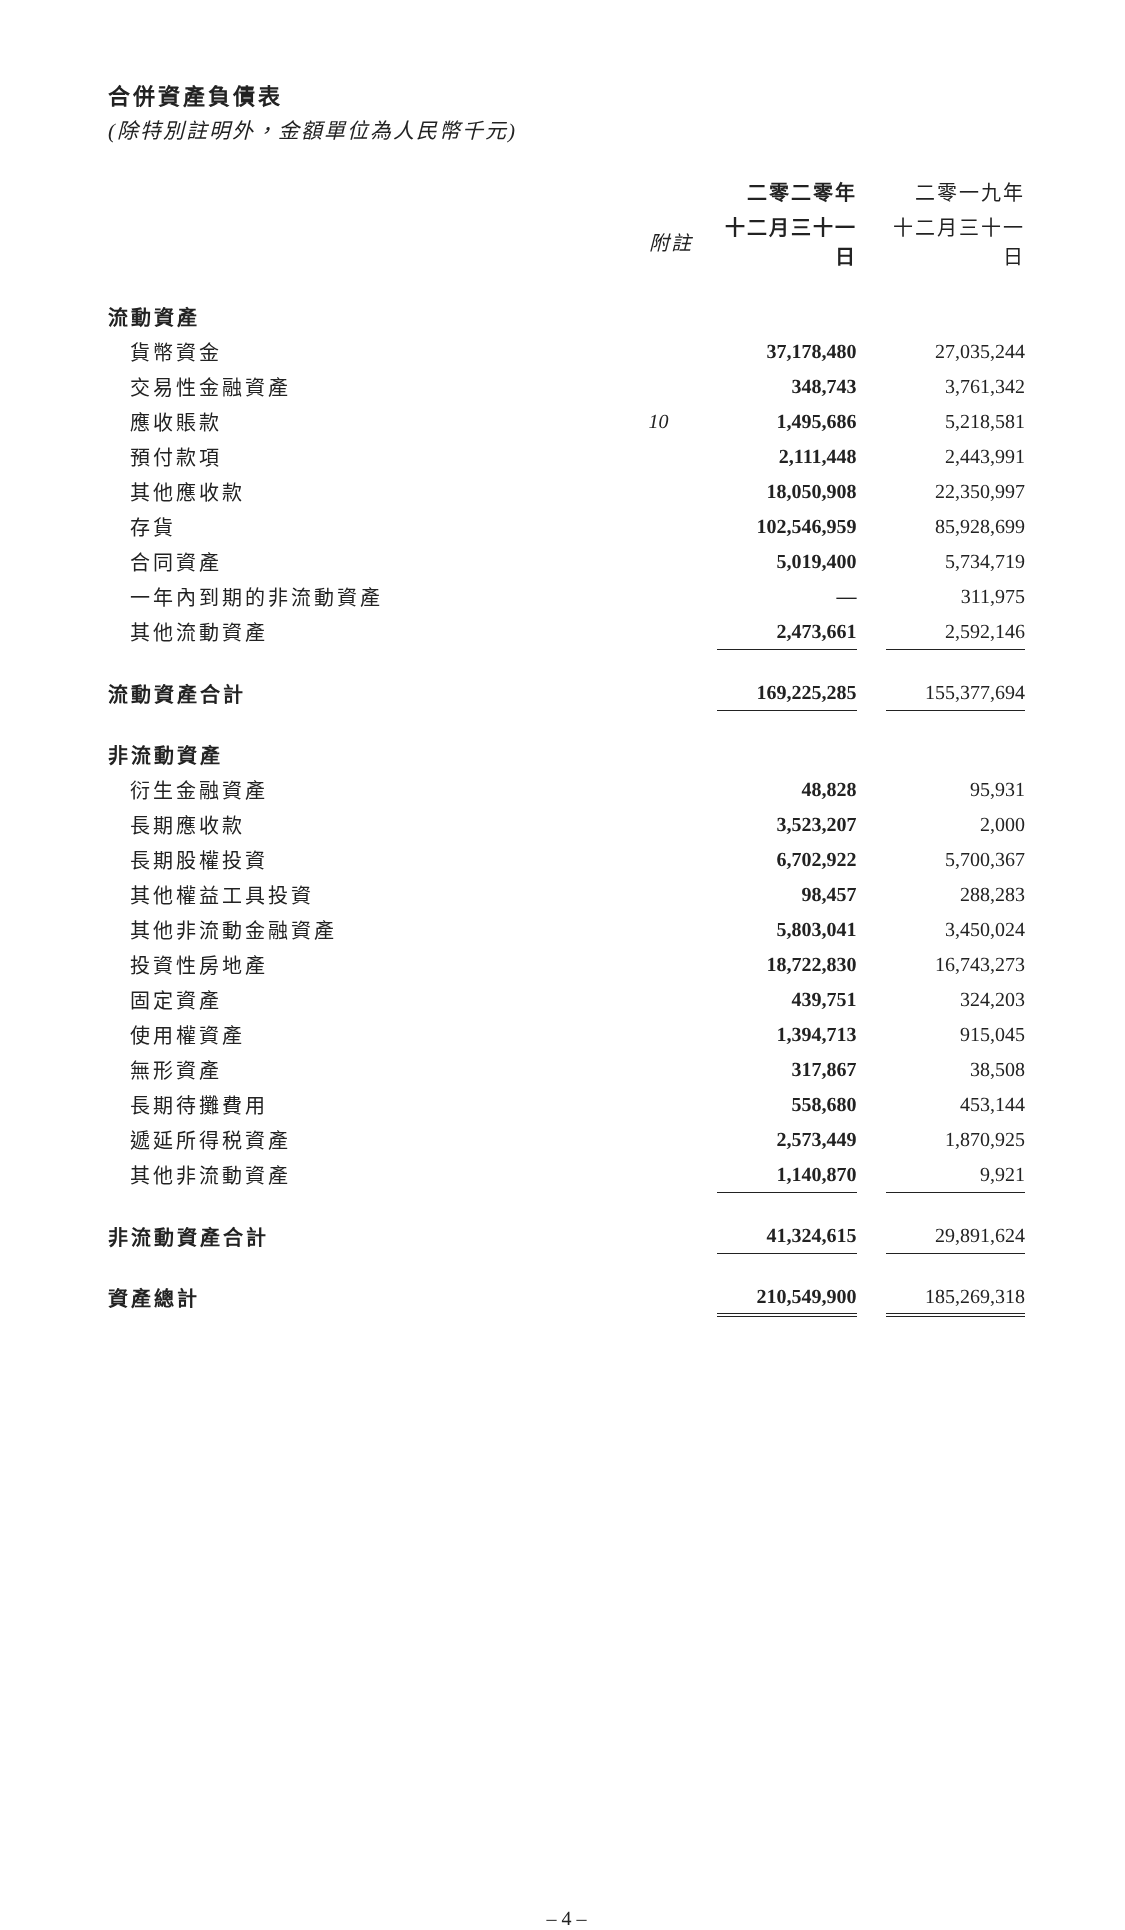合併資產負債表
(除特別註明外，金額單位為人民幣千元)
| | | 二零二零年 | | 二零一九年 |
| --- | --- | --- | --- | --- |
| | 附註 | 十二月三十一日 | | 十二月三十一日 |
| 流動資產 | | | | |
| 貨幣資金 | | 37,178,480 | | 27,035,244 |
| 交易性金融資產 | | 348,743 | | 3,761,342 |
| 應收賬款 | 10 | 1,495,686 | | 5,218,581 |
| 預付款項 | | 2,111,448 | | 2,443,991 |
| 其他應收款 | | 18,050,908 | | 22,350,997 |
| 存貨 | | 102,546,959 | | 85,928,699 |
| 合同資產 | | 5,019,400 | | 5,734,719 |
| 一年內到期的非流動資產 | | — | | 311,975 |
| 其他流動資產 | | 2,473,661 | | 2,592,146 |
| 流動資產合計 | | 169,225,285 | | 155,377,694 |
| 非流動資產 | | | | |
| 衍生金融資產 | | 48,828 | | 95,931 |
| 長期應收款 | | 3,523,207 | | 2,000 |
| 長期股權投資 | | 6,702,922 | | 5,700,367 |
| 其他權益工具投資 | | 98,457 | | 288,283 |
| 其他非流動金融資產 | | 5,803,041 | | 3,450,024 |
| 投資性房地產 | | 18,722,830 | | 16,743,273 |
| 固定資產 | | 439,751 | | 324,203 |
| 使用權資產 | | 1,394,713 | | 915,045 |
| 無形資產 | | 317,867 | | 38,508 |
| 長期待攤費用 | | 558,680 | | 453,144 |
| 遞延所得税資產 | | 2,573,449 | | 1,870,925 |
| 其他非流動資產 | | 1,140,870 | | 9,921 |
| 非流動資產合計 | | 41,324,615 | | 29,891,624 |
| 資產總計 | | 210,549,900 | | 185,269,318 |
– 4 –